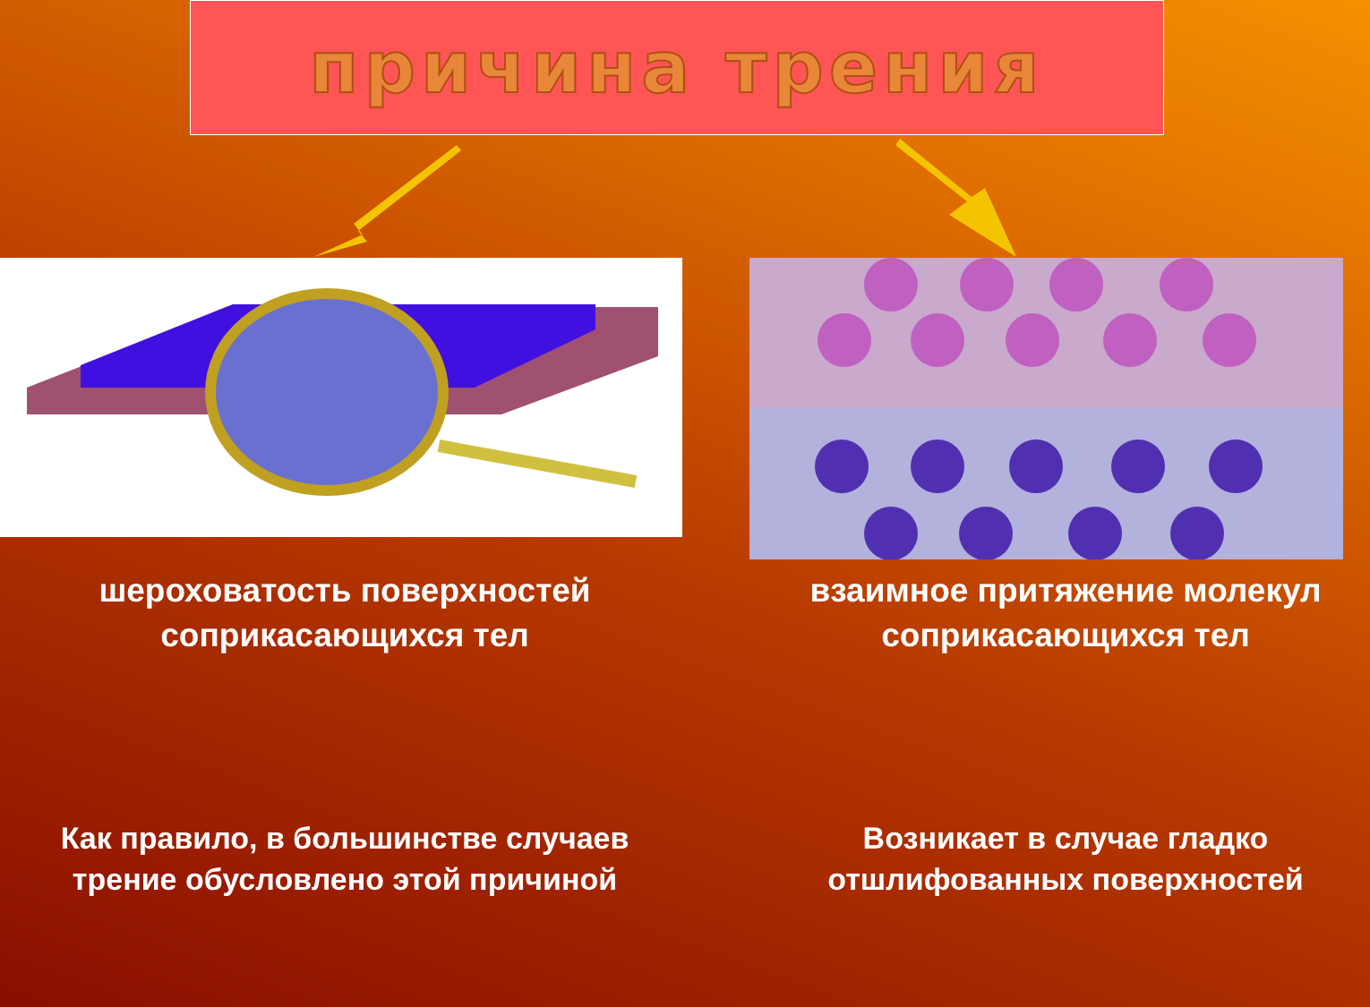причина трения
шероховатость поверхностей
соприкасающихся тел
взаимное притяжение молекул
соприкасающихся тел
Как правило, в большинстве случаев
трение обусловлено этой причиной
Возникает в случае гладко
отшлифованных поверхностей